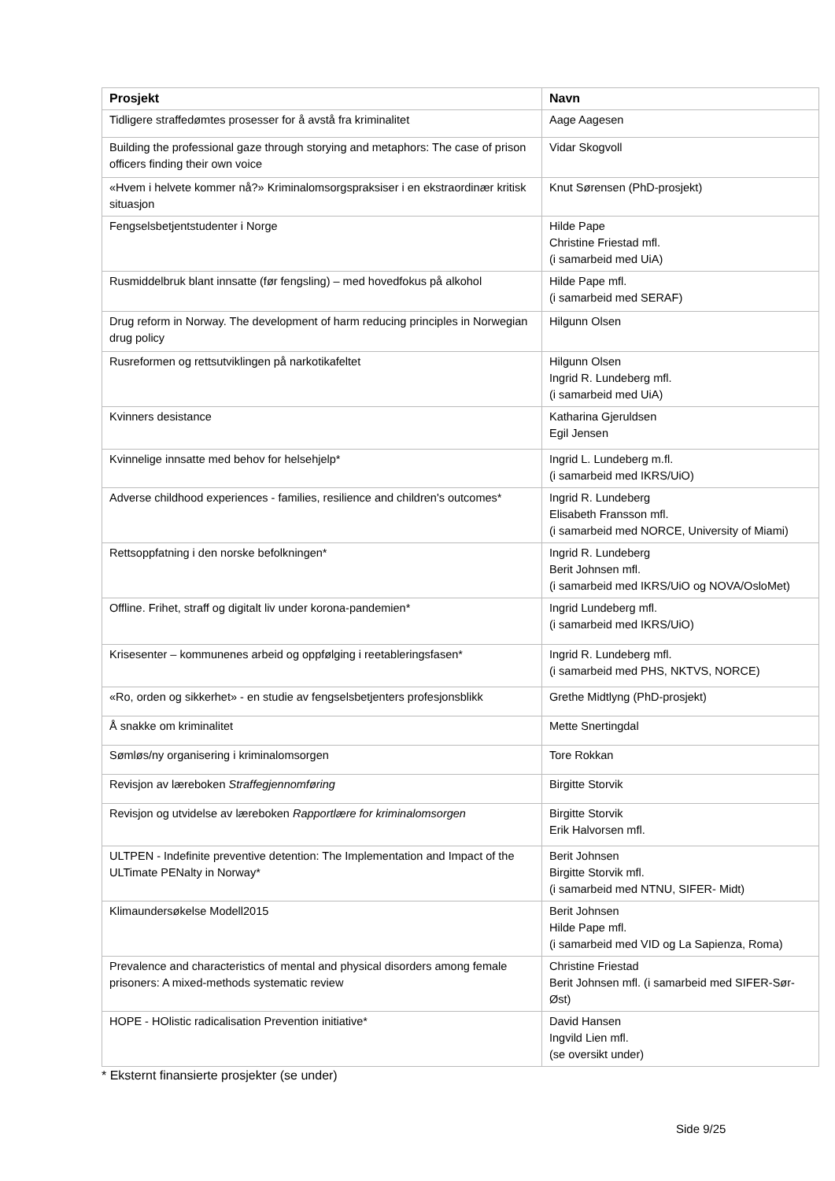| Prosjekt | Navn |
| --- | --- |
| Tidligere straffedømtes prosesser for å avstå fra kriminalitet | Aage Aagesen |
| Building the professional gaze through storying and metaphors: The case of prison officers finding their own voice | Vidar Skogvoll |
| «Hvem i helvete kommer nå?» Kriminalomsorgspraksiser i en ekstraordinær kritisk situasjon | Knut Sørensen (PhD-prosjekt) |
| Fengselsbetjentstudenter i Norge | Hilde Pape Christine Friestad mfl. (i samarbeid med UiA) |
| Rusmiddelbruk blant innsatte (før fengsling) – med hovedfokus på alkohol | Hilde Pape mfl. (i samarbeid med SERAF) |
| Drug reform in Norway. The development of harm reducing principles in Norwegian drug policy | Hilgunn Olsen |
| Rusreformen og rettsutviklingen på narkotikafeltet | Hilgunn Olsen Ingrid R. Lundeberg mfl. (i samarbeid med UiA) |
| Kvinners desistance | Katharina Gjeruldsen Egil Jensen |
| Kvinnelige innsatte med behov for helsehjelp* | Ingrid L. Lundeberg m.fl. (i samarbeid med IKRS/UiO) |
| Adverse childhood experiences - families, resilience and children's outcomes* | Ingrid R. Lundeberg Elisabeth Fransson mfl. (i samarbeid med NORCE, University of Miami) |
| Rettsoppfatning i den norske befolkningen* | Ingrid R. Lundeberg Berit Johnsen mfl. (i samarbeid med IKRS/UiO og NOVA/OsloMet) |
| Offline. Frihet, straff og digitalt liv under korona-pandemien* | Ingrid Lundeberg mfl. (i samarbeid med IKRS/UiO) |
| Krisesenter – kommunenes arbeid og oppfølging i reetableringsfasen* | Ingrid R. Lundeberg mfl. (i samarbeid med PHS, NKTVS, NORCE) |
| «Ro, orden og sikkerhet» - en studie av fengselsbetjenters profesjonsblikk | Grethe Midtlyng (PhD-prosjekt) |
| Å snakke om kriminalitet | Mette Snertingdal |
| Sømløs/ny organisering i kriminalomsorgen | Tore Rokkan |
| Revisjon av læreboken Straffegjennomføring | Birgitte Storvik |
| Revisjon og utvidelse av læreboken Rapportlære for kriminalomsorgen | Birgitte Storvik Erik Halvorsen mfl. |
| ULTPEN - Indefinite preventive detention: The Implementation and Impact of the ULTimate PENalty in Norway* | Berit Johnsen Birgitte Storvik mfl. (i samarbeid med NTNU, SIFER- Midt) |
| Klimaundersøkelse Modell2015 | Berit Johnsen Hilde Pape mfl. (i samarbeid med VID og La Sapienza, Roma) |
| Prevalence and characteristics of mental and physical disorders among female prisoners: A mixed-methods systematic review | Christine Friestad Berit Johnsen mfl. (i samarbeid med SIFER-Sør-Øst) |
| HOPE - HOlistic radicalisation Prevention initiative* | David Hansen Ingvild Lien mfl. (se oversikt under) |
* Eksternt finansierte prosjekter (se under)
Side 9/25